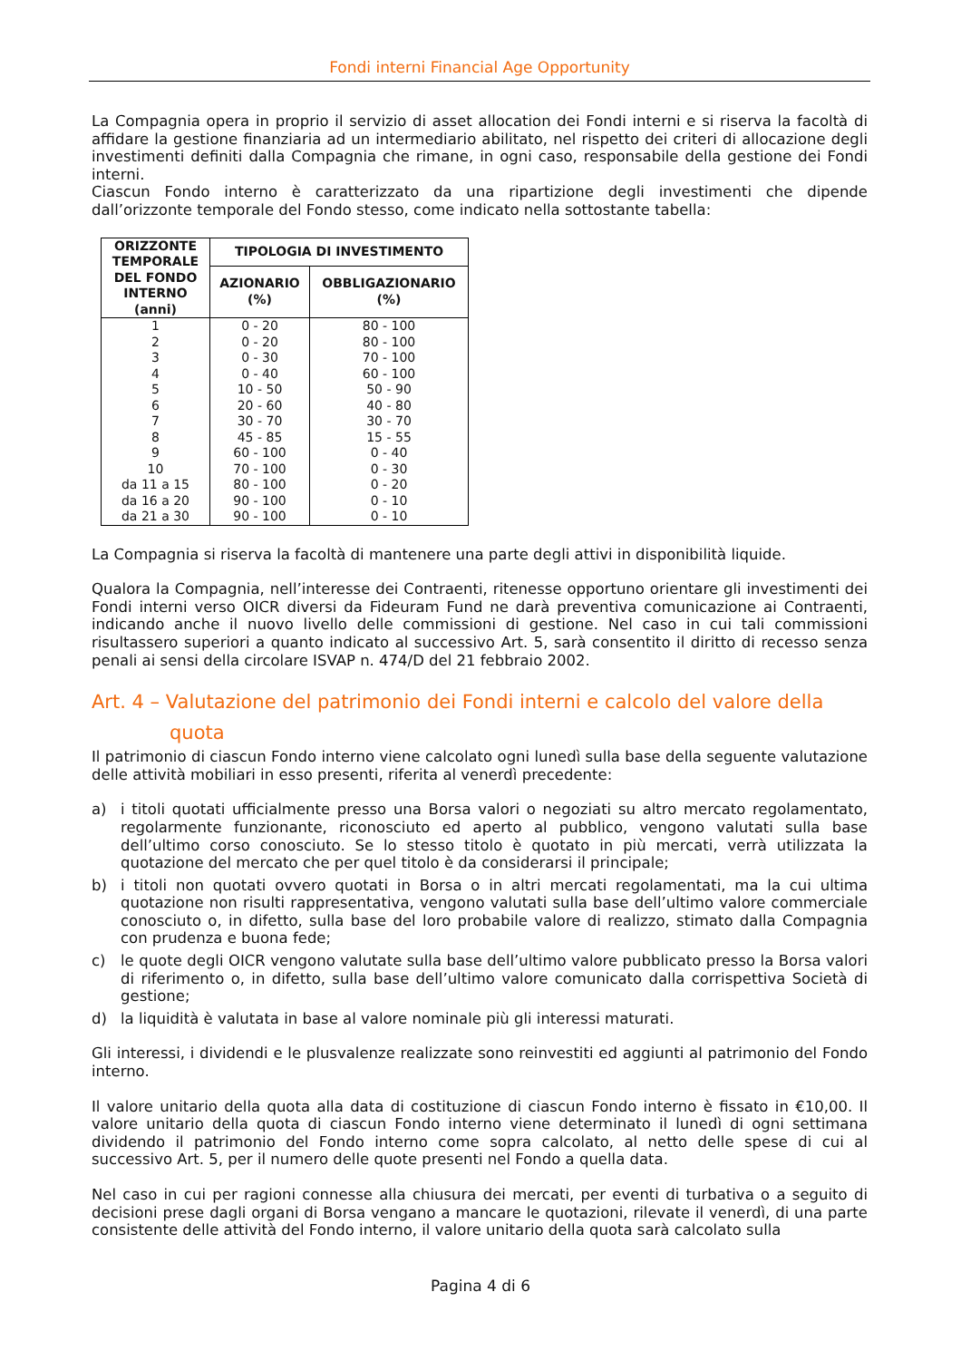Fondi interni Financial Age Opportunity
La Compagnia opera in proprio il servizio di asset allocation dei Fondi interni e si riserva la facoltà di affidare la gestione finanziaria ad un intermediario abilitato, nel rispetto dei criteri di allocazione degli investimenti definiti dalla Compagnia che rimane, in ogni caso, responsabile della gestione dei Fondi interni.
Ciascun Fondo interno è caratterizzato da una ripartizione degli investimenti che dipende dall’orizzonte temporale del Fondo stesso, come indicato nella sottostante tabella:
| ORIZZONTE TEMPORALE DEL FONDO INTERNO (anni) | TIPOLOGIA DI INVESTIMENTO | |
| --- | --- | --- |
| | AZIONARIO (%) | OBBLIGAZIONARIO (%) |
| 1 | 0 - 20 | 80 - 100 |
| 2 | 0 - 20 | 80 - 100 |
| 3 | 0 - 30 | 70 - 100 |
| 4 | 0 - 40 | 60 - 100 |
| 5 | 10 - 50 | 50 - 90 |
| 6 | 20 - 60 | 40 - 80 |
| 7 | 30 - 70 | 30 - 70 |
| 8 | 45 - 85 | 15 - 55 |
| 9 | 60 - 100 | 0 - 40 |
| 10 | 70 - 100 | 0 - 30 |
| da 11 a 15 | 80 - 100 | 0 - 20 |
| da 16 a 20 | 90 - 100 | 0 - 10 |
| da 21 a 30 | 90 - 100 | 0 - 10 |
La Compagnia si riserva la facoltà di mantenere una parte degli attivi in disponibilità liquide.
Qualora la Compagnia, nell’interesse dei Contraenti, ritenesse opportuno orientare gli investimenti dei Fondi interni verso OICR diversi da Fideuram Fund ne darà preventiva comunicazione ai Contraenti, indicando anche il nuovo livello delle commissioni di gestione. Nel caso in cui tali commissioni risultassero superiori a quanto indicato al successivo Art. 5, sarà consentito il diritto di recesso senza penali ai sensi della circolare ISVAP n. 474/D del 21 febbraio 2002.
Art. 4 – Valutazione del patrimonio dei Fondi interni e calcolo del valore della
quota
Il patrimonio di ciascun Fondo interno viene calcolato ogni lunedì sulla base della seguente valutazione delle attività mobiliari in esso presenti, riferita al venerdì precedente:
a) i titoli quotati ufficialmente presso una Borsa valori o negoziati su altro mercato regolamentato, regolarmente funzionante, riconosciuto ed aperto al pubblico, vengono valutati sulla base dell’ultimo corso conosciuto. Se lo stesso titolo è quotato in più mercati, verrà utilizzata la quotazione del mercato che per quel titolo è da considerarsi il principale;
b) i titoli non quotati ovvero quotati in Borsa o in altri mercati regolamentati, ma la cui ultima quotazione non risulti rappresentativa, vengono valutati sulla base dell’ultimo valore commerciale conosciuto o, in difetto, sulla base del loro probabile valore di realizzo, stimato dalla Compagnia con prudenza e buona fede;
c) le quote degli OICR vengono valutate sulla base dell’ultimo valore pubblicato presso la Borsa valori di riferimento o, in difetto, sulla base dell’ultimo valore comunicato dalla corrispettiva Società di gestione;
d) la liquidità è valutata in base al valore nominale più gli interessi maturati.
Gli interessi, i dividendi e le plusvalenze realizzate sono reinvestiti ed aggiunti al patrimonio del Fondo interno.
Il valore unitario della quota alla data di costituzione di ciascun Fondo interno è fissato in €10,00. Il valore unitario della quota di ciascun Fondo interno viene determinato il lunedì di ogni settimana dividendo il patrimonio del Fondo interno come sopra calcolato, al netto delle spese di cui al successivo Art. 5, per il numero delle quote presenti nel Fondo a quella data.
Nel caso in cui per ragioni connesse alla chiusura dei mercati, per eventi di turbativa o a seguito di decisioni prese dagli organi di Borsa vengano a mancare le quotazioni, rilevate il venerdì, di una parte consistente delle attività del Fondo interno, il valore unitario della quota sarà calcolato sulla
Pagina 4 di 6